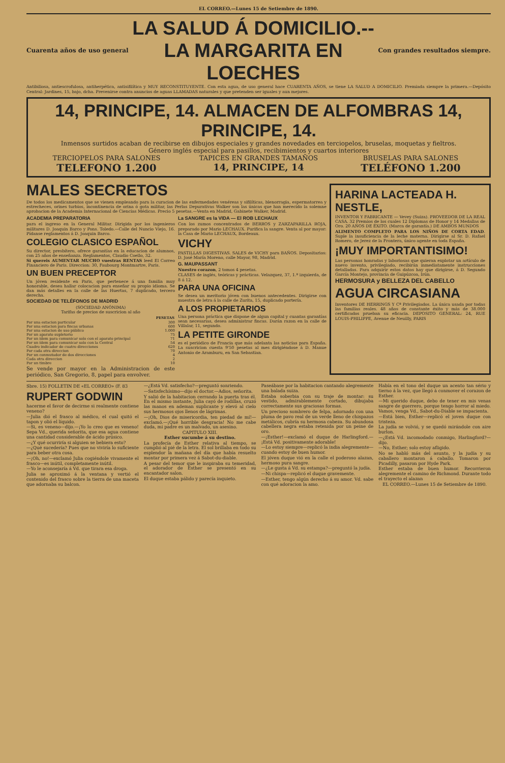EL CORREO.—Lunes 15 de Setiembre de 1890.
Cuarenta años de uso general
LA SALUD Á DOMICILIO.--LA MARGARITA EN LOECHES
Con grandes resultados siempre.
Antibiliosa, antiescrofulosa, antiherpética, antisifilítica y MUY RECONSTITUYENTE. Con esta agua, de uso general hace CUARENTA AÑOS, se tiene LA SALUD A DOMICILIO. Premiada siempre la primera.—Depósito Central: Jardines, 15, bajo, dcha. Prevenirse contra anuncios de aguas LLAMADAS naturales y que pretenden ser iguales y aun mejores.
14, PRINCIPE, 14. ALMACEN DE ALFOMBRAS 14, PRINCIPE, 14.
Inmensos surtidos acaban de recibirse en dibujos especiales y grandes novedades en terciopelos, bruselas, moquetas y fieltros.
Género inglés especial para pasillos, recibimientos y cuartos interiores
TERCIOPELOS PARA SALONES
TELEFONO 1.200
TAPICES EN GRANDES TAMAÑOS
14, PRINCIPE, 14
BRUSELAS PARA SALONES
TELÉFONO 1.200
MALES SECRETOS
De todos los medicamentos que se vienen empleando para la curacion de las enfermedades venéreas y sifilíticas, blenorragia, espermatorrea y estrecheces, orines turbios, incontinencia de orina ó gota militar, las Perlas Depurativas Walker son las únicas que han merecido la solemne aprobacion de la Academia Internacional de Ciencias Médicas. Precio 5 pesetas.—Venta en Madrid, Gabinete Walker, Madrid.
ACADEMIA PREPARATORIA
para el ingreso en la General Militar. Dirigida por los ingenieros militares D. Joaquin Barco y Pons. Toledo.—Calle del Nuncio Viejo, 16. Pídanse reglamentos á D. Joaquin Barco.
COLEGIO CLASICO ESPAÑOL
Su director, presbítero, ofrece garantías en la educacion de alumnos, con 25 años de enseñanza. Reglamentos, Claudio Coello, 32.
Si quereis AUMENTAR MUCHO vuestras RENTAS leed El Correo Financiero de Paris. Direccion: 30, Faubourg Montmartre, Paris.
UN BUEN PRECEPTOR
Un jóven residente en Paris, que pertenece á una familia muy honorable, desea hallar colocacion para enseñar su propio idioma. Se dan más detalles en la calle de las Huertas, 7 duplicado, tercero derecha.
SOCIEDAD DE TELÉFONOS DE MADRID
(SOCIEDAD ANÓNIMA)
Tarifas de precios de suscricion al año
| | PESETAS |
| --- | --- |
| Por una estacion particular | 300 |
| Por una estacion para fincas urbanas | 600 |
| Por una estacion de uso público | 1.000 |
| Por un aparato supletorio | 75 |
| Por un ídem para comunicar solo con el aparato principal | 71 |
| Por un ídem para comunicar solo con la Central | 54 |
| Cuadro indicador de cuatro direcciones | 620 |
| Por cada otra direccion | 70 |
| Por un conmutador de dos direcciones | 4 |
| Cada otra direccion | 2 |
| Por un timbre | 10 |
Se vende por mayor en la Administracion de este periódico, San Gregorio, 8, papel para envolver.
La SANGRE es la VIDA — El ROB LECHAUX
Con los zumos concentrados de BERROS y ZARZAPARILLA ROJA, preparado por Mario LECHAUX. Purifica la sangre. Venta al por mayor: la Casa de Mario LECHAUX, Bordeaux.
VICHY
PASTILLAS DIGESTIVAS. SALES de VICHY para BAÑOS. Depositarios: D. José María Moreno, calle Mayor, 98, Madrid.
G. MAUPASSANT
Nuestro corazon, 2 tomos 4 pesetas.
CLASES de inglés, teóricas y prácticas. Velazquez, 37, 1.º izquierda, de 8 á 12.
PARA UNA OFICINA
Se desea un meritorio jóven con buenos antecedentes. Dirigirse con muestra de letra á la calle de Zurita, 15, duplicado portería.
A LOS PROPIETARIOS
Una persona práctica que dispone de algun capital y cuantas garantías sean necesarias, desea administrar fincas. Darán razon en la calle de Villalar, 11, segundo.
LA PETITE GIRONDE
es el periódico de Francia que más adelanta las noticias para España. La suscricion cuesta 9'50 pesetas al mes dirigiéndose á D. Manue Antonio de Aramburu, en San Sebastian.
HARINA LACTEADA H. NESTLE,
INVENTOR Y FABRICANTE — Vevey (Suiza). PROVEEDOR DE LA REAL CASA. 32 Premios de los cuales 12 Diplomas de Honor y 14 Medallas de Oro. 20 AÑOS DE ÉXITO. (Marca de garantía.) DE AMBOS MUNDOS
ALIMENTO COMPLETO PARA LOS NIÑOS DE CORTA EDAD. Suple la insuficiencia de la leche materna. Dirigirse al Sr. D. Rafael Romero, de Jerez de la Frontera, único agente en toda España.
¡MUY IMPORTANTISIMO!
Las personas honradas y laboriosas que quieran explotar un artículo de nuevo invento, privilegiado, recibirán inmediatamente instrucciones detalladas. Para adquirir estos datos hay que dirigirse, á D. Segundo García Montejo, provincia de Guipúzcoa, Irún.
HERMOSURA y BELLEZA DEL CABELLO
AGUA CIRCASIANA
Inventores DE HERRINGS Y Cª Privilegiados. La única usada por todas las familias reales. 48 años de constante éxito y más de 38.000 certificados prueban su eficacia. DEPOSITO GENERAL: 24, RUE LOUIS-PHILIPPE, Avenue de Neuilly, PARIS
Sbre. 15) FOLLETIN DE «EL CORREO» (F. 83
RUPERT GODWIN
hacerme el favor de decirme si realmente contiene veneno?
—Julia dió el frasco al médico, el cual quitó el tapon y olió el líquido.
—Si, es veneno—dijo.—¡Yo lo creo que es veneno! Sepa Vd., querida señorita, que esa agua contiene una cantidad considerable de ácido prúsico.
—¿Y qué ocurriría si alguien se bebiera esto?
—¿Qué sucedería? Pues que no viviría lo suficiente para beber otra cosa.
—¡Oh, no!—exclamó Julia cogiéndole vivamente el frasco—es inútil, completamente inútil.
—Yo le aconsejaría á Vd. que tirara esa droga.
Julia se aproximó á la ventana y vertió el contenido del frasco sobre la tierra de una maceta que adornaba su balcon.
—¿Está Vd. satisfecho?—preguntó sonriendo.
—Satisfechísimo—dijo el doctor.—Adios, señorita.
Y salió de la habitacion cerrando la puerta tras él. En el mismo instante, Julia cayó de rodillas, cruzó las manos en ademan suplicante y elevó al cielo sus hermosos ojos llenos de lágrimas.
—¡Oh, Dios de misericordia, ten piedad de mí!—exclamó.—¡Qué horrible desgracia! No me cabe duda, mi padre es un malvado, un asesino.
CAPITULO XIII.
Esther sucumbe á su destino.
La profecía de Esther relativa al tiempo, se cumplió al pié de la letra. El sol brillaba en todo su esplendor la mañana del día que había resuelto montar por primera vez á Sabot-du-diable.
A pesar del temor que le inspiraba su temeridad, el adorador de Esther se presentó en su encantador salon.
El duque estaba pálido y parecía inquieto.
Paseábase por la habitacion cantando alegremente una balada suiza.
Estaba soberbia con su traje de montar: su vestido, admirablemente cortado, dibujaba correctamente sus graciosas formas.
Un precioso sombrero de felpa, adornado con una pluma de pavo real de un verde lleno de chispazos metálicos, cubría su hermosa cabeza. Su abundosa cabellera negra estaba retenida por un peine de oro.
—¡Esther!—exclamó el duque de Harlingford.—¡Está Vd. positivamente adorable!
—Lo estoy siempre—replicó la india alegremente—cuando estoy de buen humor.
El jóven duque vió en la calle el poderoso alazan, hermoso pura sangre.
—¿Le gusta á Vd. su estampa?—preguntó la judía.
—Ni chispa—replicó el duque gravemente.
—Esther, tengo algún derecho á su amor. Vd. sabe con qué adoracion la amo.
Había en el tono del duque un acento tan sério y tierno á la vez, que llegó á conmover el corazon de Esther.
—Mi querido duque, debo de tener en mis venas sangre de guerrero, porque tengo horror al miedo. Vamos, venga Vd., Sabot-du-Diable se impacienta.
—Está bien, Esther—replicó el joven duque con tristeza.
La judía se volvió, y se quedó mirándole con aire burlon.
—¿Está Vd. incomodado conmigo, Harlingford?—dijo.
—No, Esther; solo estoy afligido.
No se habló más del asunto, y la judía y su caballero montaron á caballo. Tomaron por Picadilly, pasaron por Hyde Park.
Esther estaba de buen humor. Recorrieron alegremente el camino de Richmond. Durante todo el trayecto el alazan
EL CORREO.—Lunes 15 de Setiembre de 1890.